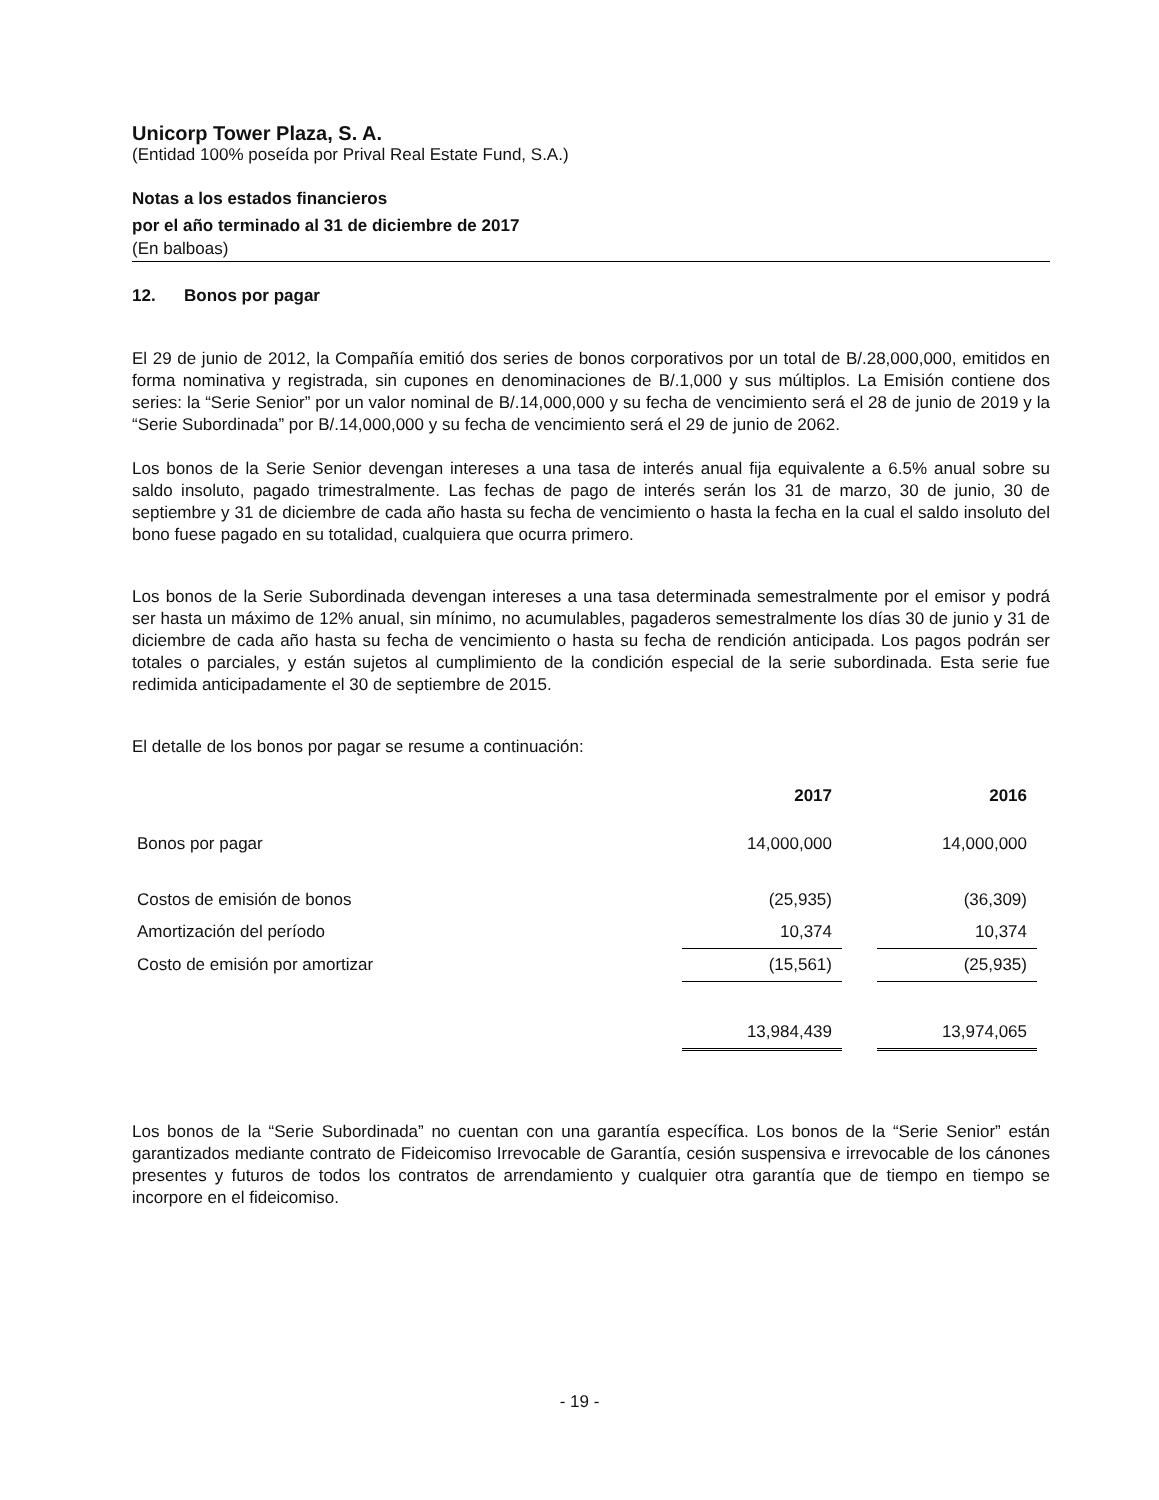Unicorp Tower Plaza, S. A.
(Entidad 100% poseída por Prival Real Estate Fund, S.A.)
Notas a los estados financieros
por el año terminado al 31 de diciembre de 2017
(En balboas)
12. Bonos por pagar
El 29 de junio de 2012, la Compañía emitió dos series de bonos corporativos por un total de B/.28,000,000, emitidos en forma nominativa y registrada, sin cupones en denominaciones de B/.1,000 y sus múltiplos. La Emisión contiene dos series: la “Serie Senior” por un valor nominal de B/.14,000,000 y su fecha de vencimiento será el 28 de junio de 2019 y la “Serie Subordinada” por B/.14,000,000 y su fecha de vencimiento será el 29 de junio de 2062.
Los bonos de la Serie Senior devengan intereses a una tasa de interés anual fija equivalente a 6.5% anual sobre su saldo insoluto, pagado trimestralmente. Las fechas de pago de interés serán los 31 de marzo, 30 de junio, 30 de septiembre y 31 de diciembre de cada año hasta su fecha de vencimiento o hasta la fecha en la cual el saldo insoluto del bono fuese pagado en su totalidad, cualquiera que ocurra primero.
Los bonos de la Serie Subordinada devengan intereses a una tasa determinada semestralmente por el emisor y podrá ser hasta un máximo de 12% anual, sin mínimo, no acumulables, pagaderos semestralmente los días 30 de junio y 31 de diciembre de cada año hasta su fecha de vencimiento o hasta su fecha de rendición anticipada. Los pagos podrán ser totales o parciales, y están sujetos al cumplimiento de la condición especial de la serie subordinada. Esta serie fue redimida anticipadamente el 30 de septiembre de 2015.
El detalle de los bonos por pagar se resume a continuación:
| | 2017 | | 2016 |
| --- | --- | --- | --- |
| Bonos por pagar | 14,000,000 | | 14,000,000 |
| Costos de emisión de bonos | (25,935) | | (36,309) |
| Amortización del período | 10,374 | | 10,374 |
| Costo de emisión por amortizar | (15,561) | | (25,935) |
| | 13,984,439 | | 13,974,065 |
Los bonos de la “Serie Subordinada” no cuentan con una garantía específica. Los bonos de la “Serie Senior” están garantizados mediante contrato de Fideicomiso Irrevocable de Garantía, cesión suspensiva e irrevocable de los cánones presentes y futuros de todos los contratos de arrendamiento y cualquier otra garantía que de tiempo en tiempo se incorpore en el fideicomiso.
- 19 -